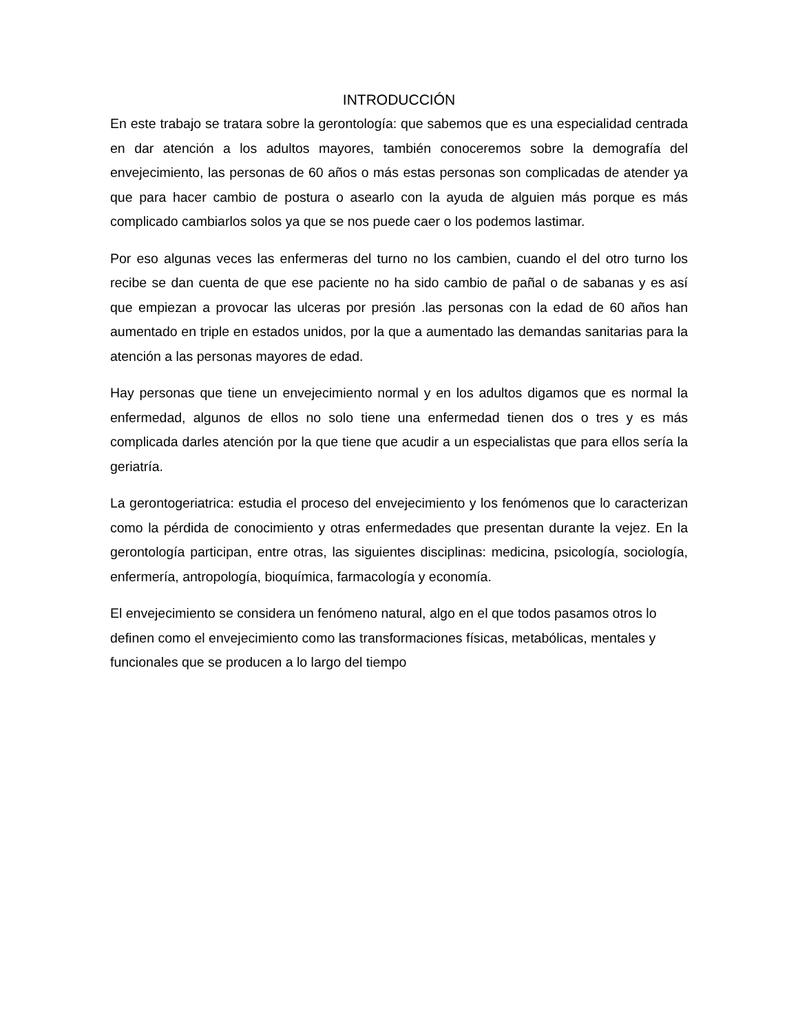INTRODUCCIÓN
En este trabajo se tratara sobre la gerontología: que sabemos que es una especialidad centrada en dar atención a los adultos mayores, también conoceremos sobre la demografía del envejecimiento, las personas de 60 años o más estas personas son complicadas de atender ya que para hacer cambio de postura o asearlo con la ayuda de alguien más porque es más complicado cambiarlos solos ya que se nos puede caer o los podemos lastimar.
Por eso algunas veces las enfermeras del turno no los cambien, cuando el del otro turno los recibe se dan cuenta de que ese paciente no ha sido cambio de pañal o de sabanas y es así que empiezan a provocar las ulceras por presión .las personas con la edad de 60 años han aumentado en triple en estados unidos, por la que a aumentado las demandas sanitarias para la atención a las personas mayores de edad.
Hay personas que tiene un envejecimiento normal y en los adultos digamos que es normal la enfermedad, algunos de ellos no solo tiene una enfermedad tienen dos o tres y es más complicada darles atención por la que tiene que acudir a un especialistas que para ellos sería la geriatría.
La gerontogeriatrica: estudia el proceso del envejecimiento y los fenómenos que lo caracterizan como la pérdida de conocimiento y otras enfermedades que presentan durante la vejez. En la gerontología participan, entre otras, las siguientes disciplinas: medicina, psicología, sociología, enfermería, antropología, bioquímica, farmacología y economía.
El envejecimiento se considera un fenómeno natural, algo en el que todos pasamos otros lo definen como el envejecimiento como las transformaciones físicas, metabólicas, mentales y funcionales que se producen a lo largo del tiempo